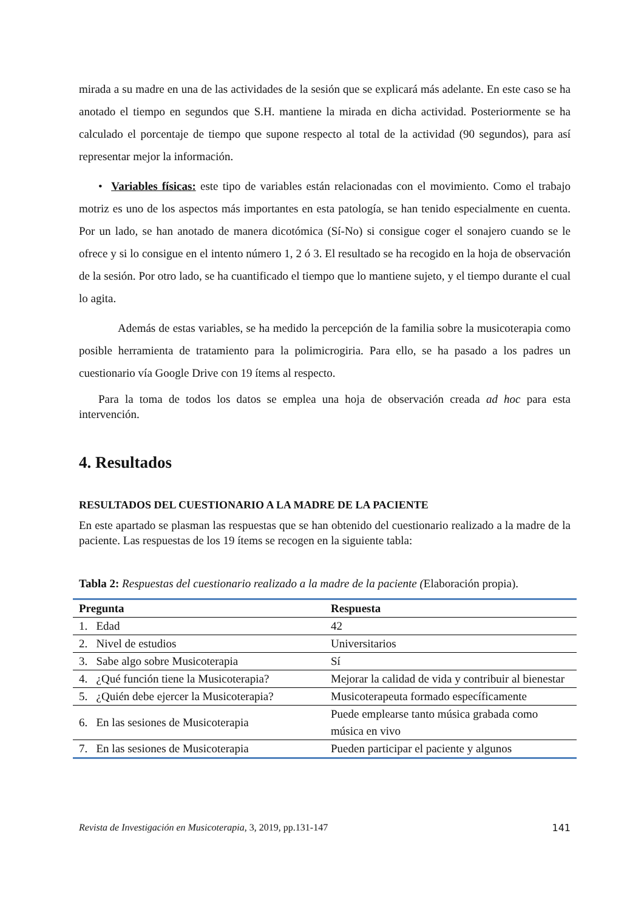mirada a su madre en una de las actividades de la sesión que se explicará más adelante. En este caso se ha anotado el tiempo en segundos que S.H. mantiene la mirada en dicha actividad. Posteriormente se ha calculado el porcentaje de tiempo que supone respecto al total de la actividad (90 segundos), para así representar mejor la información.
• Variables físicas: este tipo de variables están relacionadas con el movimiento. Como el trabajo motriz es uno de los aspectos más importantes en esta patología, se han tenido especialmente en cuenta. Por un lado, se han anotado de manera dicotómica (Sí-No) si consigue coger el sonajero cuando se le ofrece y si lo consigue en el intento número 1, 2 ó 3. El resultado se ha recogido en la hoja de observación de la sesión. Por otro lado, se ha cuantificado el tiempo que lo mantiene sujeto, y el tiempo durante el cual lo agita.
Además de estas variables, se ha medido la percepción de la familia sobre la musicoterapia como posible herramienta de tratamiento para la polimicrogiria. Para ello, se ha pasado a los padres un cuestionario vía Google Drive con 19 ítems al respecto.
Para la toma de todos los datos se emplea una hoja de observación creada ad hoc para esta intervención.
4. Resultados
RESULTADOS DEL CUESTIONARIO A LA MADRE DE LA PACIENTE
En este apartado se plasman las respuestas que se han obtenido del cuestionario realizado a la madre de la paciente. Las respuestas de los 19 ítems se recogen en la siguiente tabla:
Tabla 2: Respuestas del cuestionario realizado a la madre de la paciente (Elaboración propia).
| Pregunta | Respuesta |
| --- | --- |
| 1. Edad | 42 |
| 2. Nivel de estudios | Universitarios |
| 3. Sabe algo sobre Musicoterapia | Sí |
| 4. ¿Qué función tiene la Musicoterapia? | Mejorar la calidad de vida y contribuir al bienestar |
| 5. ¿Quién debe ejercer la Musicoterapia? | Musicoterapeuta formado específicamente |
| 6. En las sesiones de Musicoterapia | Puede emplearse tanto música grabada como música en vivo |
| 7. En las sesiones de Musicoterapia | Pueden participar el paciente y algunos |
Revista de Investigación en Musicoterapia, 3, 2019, pp.131-147 141